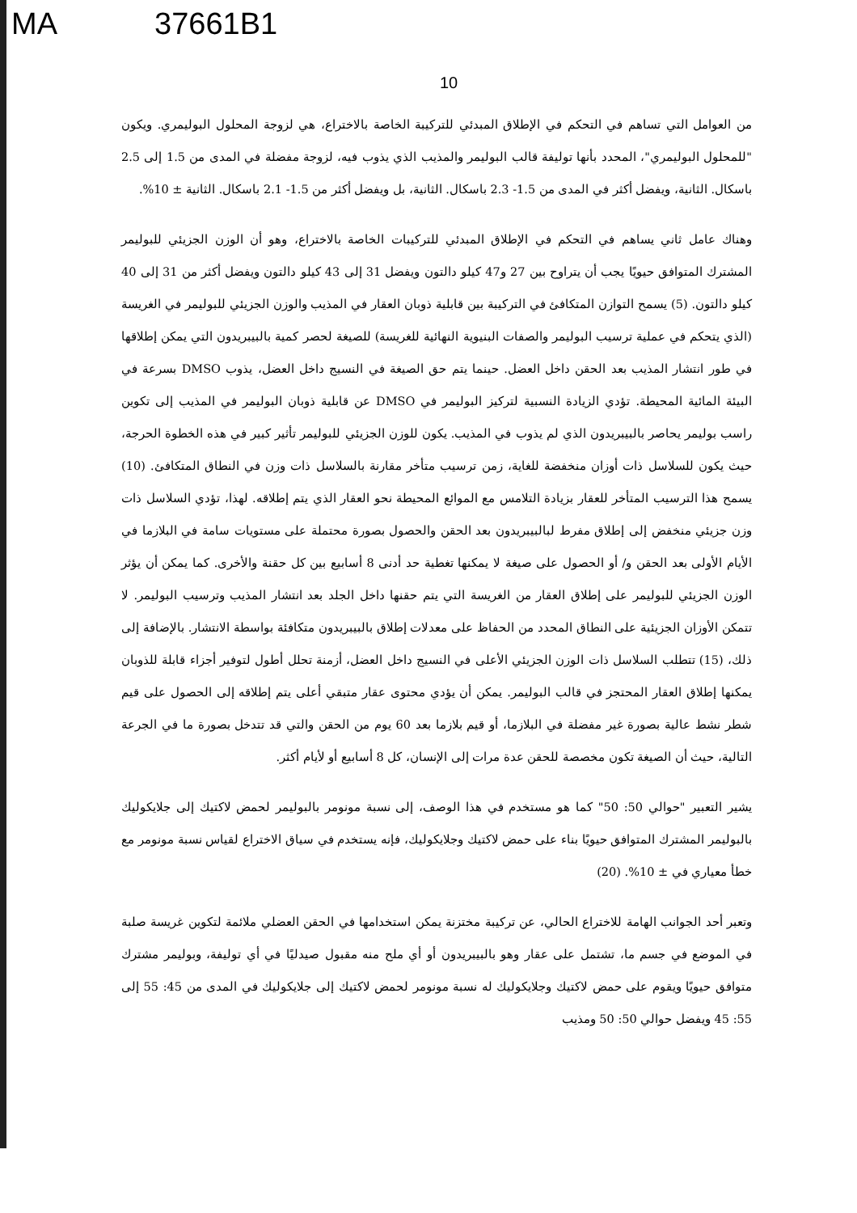MA 37661B1
10
من العوامل التي تساهم في التحكم في الإطلاق المبدئي للتركيبة الخاصة بالاختراع، هي لزوجة المحلول البوليمري. ويكون "للمحلول البوليمري"، المحدد بأنها توليفة قالب البوليمر والمذيب الذي يذوب فيه، لزوجة مفضلة في المدى من 1.5 إلى 2.5 باسكال. الثانية، ويفضل أكثر في المدى من 1.5- 2.3 باسكال. الثانية، بل ويفضل أكثر من 1.5- 2.1 باسكال. الثانية ± 10%.
وهناك عامل ثاني يساهم في التحكم في الإطلاق المبدئي للتركيبات الخاصة بالاختراع، وهو أن الوزن الجزيئي للبوليمر المشترك المتوافق حيويًا يجب أن يتراوح بين 27 و47 كيلو دالتون ويفضل 31 إلى 43 كيلو دالتون ويفضل أكثر من 31 إلى 40 كيلو دالتون. (5) يسمح التوازن المتكافئ في التركيبة بين قابلية ذوبان العقار في المذيب والوزن الجزيئي للبوليمر في الغريسة (الذي يتحكم في عملية ترسيب البوليمر والصفات البنيوية النهائية للغريسة) للصيغة لحصر كمية بالبيبريدون التي يمكن إطلاقها في طور انتشار المذيب بعد الحقن داخل العضل. حينما يتم حق الصيغة في النسيج داخل العضل، يذوب DMSO بسرعة في البيئة المائية المحيطة. تؤدي الزيادة النسبية لتركيز البوليمر في DMSO عن قابلية ذوبان البوليمر في المذيب إلى تكوين راسب بوليمر يحاصر بالبيبريدون الذي لم يذوب في المذيب. يكون للوزن الجزيئي للبوليمر تأثير كبير في هذه الخطوة الحرجة، حيث يكون للسلاسل ذات أوزان منخفضة للغاية، زمن ترسيب متأخر مقارنة بالسلاسل ذات وزن في النطاق المتكافئ. (10) يسمح هذا الترسيب المتأخر للعقار بزيادة التلامس مع الموائع المحيطة نحو العقار الذي يتم إطلاقه. لهذا، تؤدي السلاسل ذات وزن جزيئي منخفض إلى إطلاق مفرط لبالبيبريدون بعد الحقن والحصول بصورة محتملة على مستويات سامة في البلازما في الأيام الأولى بعد الحقن و/ أو الحصول على صيغة لا يمكنها تغطية حد أدنى 8 أسابيع بين كل حقنة والأخرى. كما يمكن أن يؤثر الوزن الجزيئي للبوليمر على إطلاق العقار من الغريسة التي يتم حقنها داخل الجلد بعد انتشار المذيب وترسيب البوليمر. لا تتمكن الأوزان الجزيئية على النطاق المحدد من الحفاظ على معدلات إطلاق بالبيبريدون متكافئة بواسطة الانتشار. بالإضافة إلى ذلك، (15) تتطلب السلاسل ذات الوزن الجزيئي الأعلى في النسيج داخل العضل، أزمنة تحلل أطول لتوفير أجزاء قابلة للذوبان يمكنها إطلاق العقار المحتجز في قالب البوليمر. يمكن أن يؤدي محتوى عقار متبقي أعلى يتم إطلاقه إلى الحصول على قيم شطر نشط عالية بصورة غير مفضلة في البلازما، أو قيم بلازما بعد 60 يوم من الحقن والتي قد تتدخل بصورة ما في الجرعة التالية، حيث أن الصيغة تكون مخصصة للحقن عدة مرات إلى الإنسان، كل 8 أسابيع أو لأيام أكثر.
يشير التعبير "حوالي 50: 50" كما هو مستخدم في هذا الوصف، إلى نسبة مونومر بالبوليمر لحمض لاكتيك إلى جلايكوليك بالبوليمر المشترك المتوافق حيويًا بناء على حمض لاكتيك وجلايكوليك، فإنه يستخدم في سياق الاختراع لقياس نسبة مونومر مع خطأ معياري في ± 10%. (20)
وتعبر أحد الجوانب الهامة للاختراع الحالي، عن تركيبة مختزنة يمكن استخدامها في الحقن العضلي ملائمة لتكوين غريسة صلبة في الموضع في جسم ما، تشتمل على عقار وهو بالبيبريدون أو أي ملح منه مقبول صيدليًا في أي توليفة، وبوليمر مشترك متوافق حيويًا ويقوم على حمض لاكتيك وجلايكوليك له نسبة مونومر لحمض لاكتيك إلى جلايكوليك في المدى من 45: 55 إلى 55: 45 ويفضل حوالي 50: 50 ومذيب